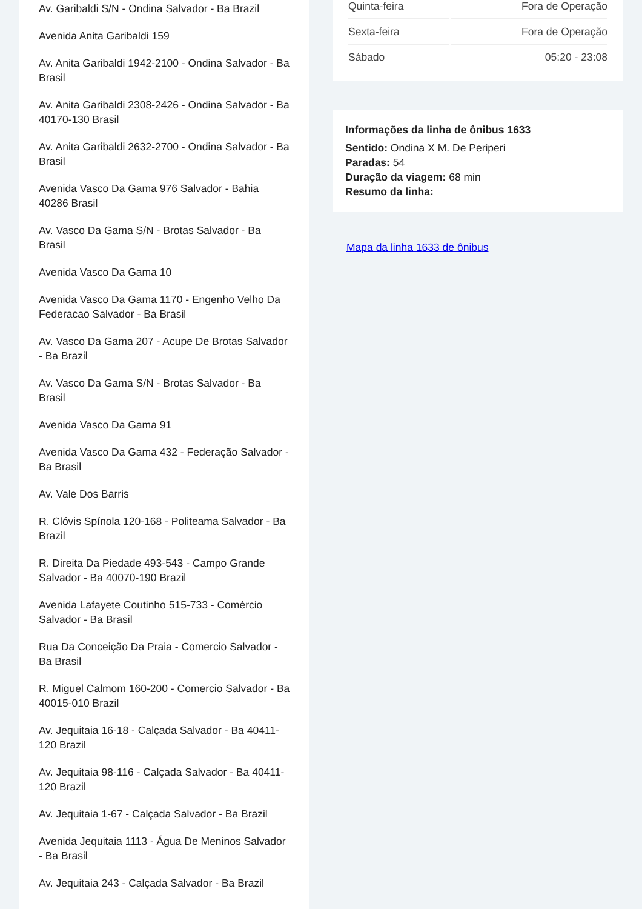Av. Garibaldi S/N - Ondina Salvador - Ba Brazil
Avenida Anita Garibaldi 159
Av. Anita Garibaldi 1942-2100 - Ondina Salvador - Ba Brasil
Av. Anita Garibaldi 2308-2426 - Ondina Salvador - Ba 40170-130 Brasil
Av. Anita Garibaldi 2632-2700 - Ondina Salvador - Ba Brasil
Avenida Vasco Da Gama 976 Salvador - Bahia 40286 Brasil
Av. Vasco Da Gama S/N - Brotas Salvador - Ba Brasil
Avenida Vasco Da Gama 10
Avenida Vasco Da Gama 1170 - Engenho Velho Da Federacao Salvador - Ba Brasil
Av. Vasco Da Gama 207 - Acupe De Brotas Salvador - Ba Brazil
Av. Vasco Da Gama S/N - Brotas Salvador - Ba Brasil
Avenida Vasco Da Gama 91
Avenida Vasco Da Gama 432 - Federação Salvador - Ba Brasil
Av. Vale Dos Barris
R. Clóvis Spínola 120-168 - Politeama Salvador - Ba Brazil
R. Direita Da Piedade 493-543 - Campo Grande Salvador - Ba 40070-190 Brazil
Avenida Lafayete Coutinho 515-733 - Comércio Salvador - Ba Brasil
Rua Da Conceição Da Praia - Comercio Salvador - Ba Brasil
R. Miguel Calmom 160-200 - Comercio Salvador - Ba 40015-010 Brazil
Av. Jequitaia 16-18 - Calçada Salvador - Ba 40411-120 Brazil
Av. Jequitaia 98-116 - Calçada Salvador - Ba 40411-120 Brazil
Av. Jequitaia 1-67 - Calçada Salvador - Ba Brazil
Avenida Jequitaia 1113 - Água De Meninos Salvador - Ba Brasil
Av. Jequitaia 243 - Calçada Salvador - Ba Brazil
| Quinta-feira | Fora de Operação |
| Sexta-feira | Fora de Operação |
| Sábado | 05:20 - 23:08 |
Informações da linha de ônibus 1633
Sentido: Ondina X M. De Periperi
Paradas: 54
Duração da viagem: 68 min
Resumo da linha:
Mapa da linha 1633 de ônibus